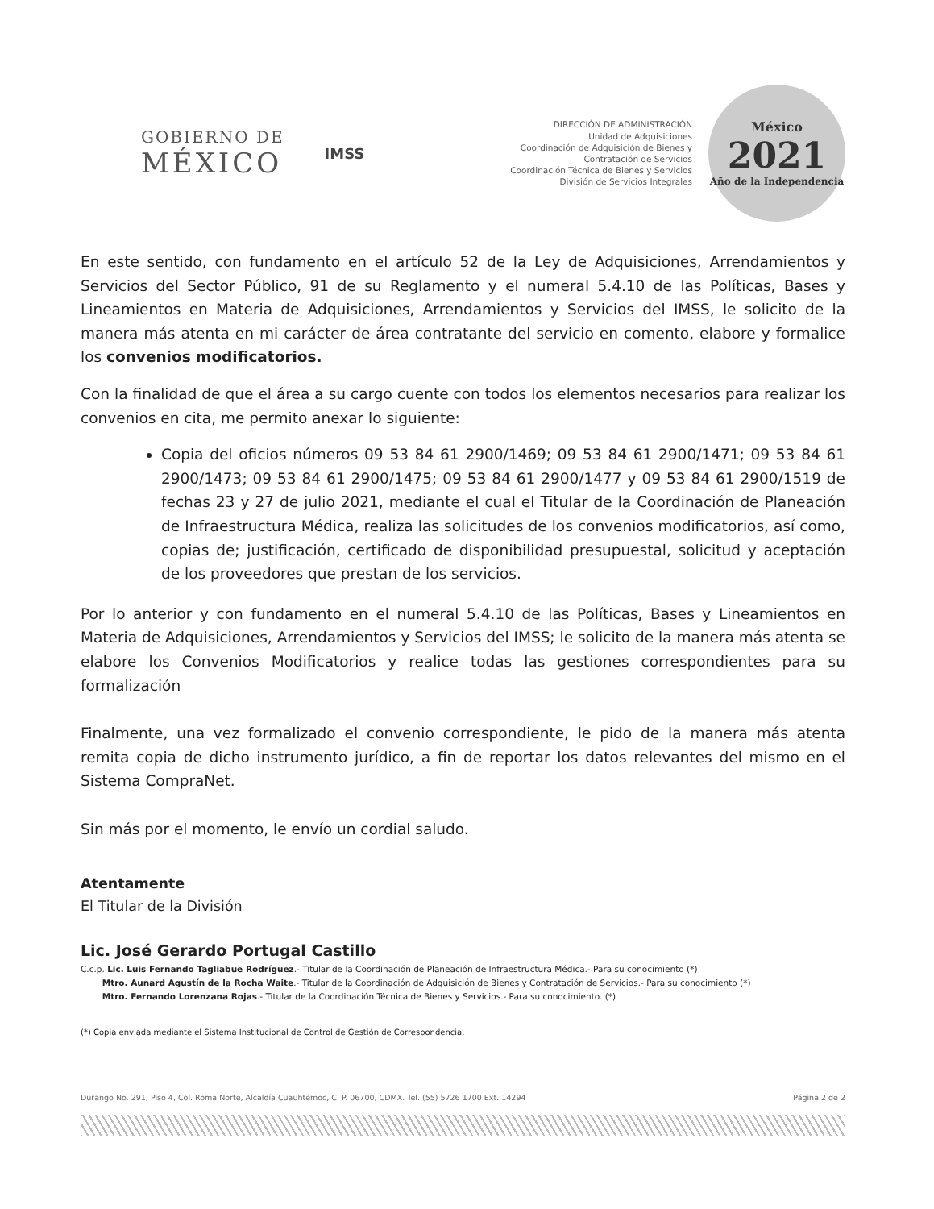GOBIERNO DE
MÉXICO
IMSS
DIRECCIÓN DE ADMINISTRACIÓN
Unidad de Adquisiciones
Coordinación de Adquisición de Bienes y
Contratación de Servicios
Coordinación Técnica de Bienes y Servicios
División de Servicios Integrales
México
2021
Año de la Independencia
En este sentido, con fundamento en el artículo 52 de la Ley de Adquisiciones, Arrendamientos y Servicios del Sector Público, 91 de su Reglamento y el numeral 5.4.10 de las Políticas, Bases y Lineamientos en Materia de Adquisiciones, Arrendamientos y Servicios del IMSS, le solicito de la manera más atenta en mi carácter de área contratante del servicio en comento, elabore y formalice los convenios modificatorios.
Con la finalidad de que el área a su cargo cuente con todos los elementos necesarios para realizar los convenios en cita, me permito anexar lo siguiente:
Copia del oficios números 09 53 84 61 2900/1469; 09 53 84 61 2900/1471; 09 53 84 61 2900/1473; 09 53 84 61 2900/1475; 09 53 84 61 2900/1477 y 09 53 84 61 2900/1519 de fechas 23 y 27 de julio 2021, mediante el cual el Titular de la Coordinación de Planeación de Infraestructura Médica, realiza las solicitudes de los convenios modificatorios, así como, copias de; justificación, certificado de disponibilidad presupuestal, solicitud y aceptación de los proveedores que prestan de los servicios.
Por lo anterior y con fundamento en el numeral 5.4.10 de las Políticas, Bases y Lineamientos en Materia de Adquisiciones, Arrendamientos y Servicios del IMSS; le solicito de la manera más atenta se elabore los Convenios Modificatorios y realice todas las gestiones correspondientes para su formalización
Finalmente, una vez formalizado el convenio correspondiente, le pido de la manera más atenta remita copia de dicho instrumento jurídico, a fin de reportar los datos relevantes del mismo en el Sistema CompraNet.
Sin más por el momento, le envío un cordial saludo.
Atentamente
El Titular de la División
Lic. José Gerardo Portugal Castillo
C.c.p. Lic. Luis Fernando Tagliabue Rodríguez.- Titular de la Coordinación de Planeación de Infraestructura Médica.- Para su conocimiento (*)
Mtro. Aunard Agustín de la Rocha Waite.- Titular de la Coordinación de Adquisición de Bienes y Contratación de Servicios.- Para su conocimiento (*)
Mtro. Fernando Lorenzana Rojas.- Titular de la Coordinación Técnica de Bienes y Servicios.- Para su conocimiento. (*)
(*) Copia enviada mediante el Sistema Institucional de Control de Gestión de Correspondencia.
Durango No. 291, Piso 4, Col. Roma Norte, Alcaldía Cuauhtémoc, C. P. 06700, CDMX. Tel. (55) 5726 1700 Ext. 14294 Página 2 de 2